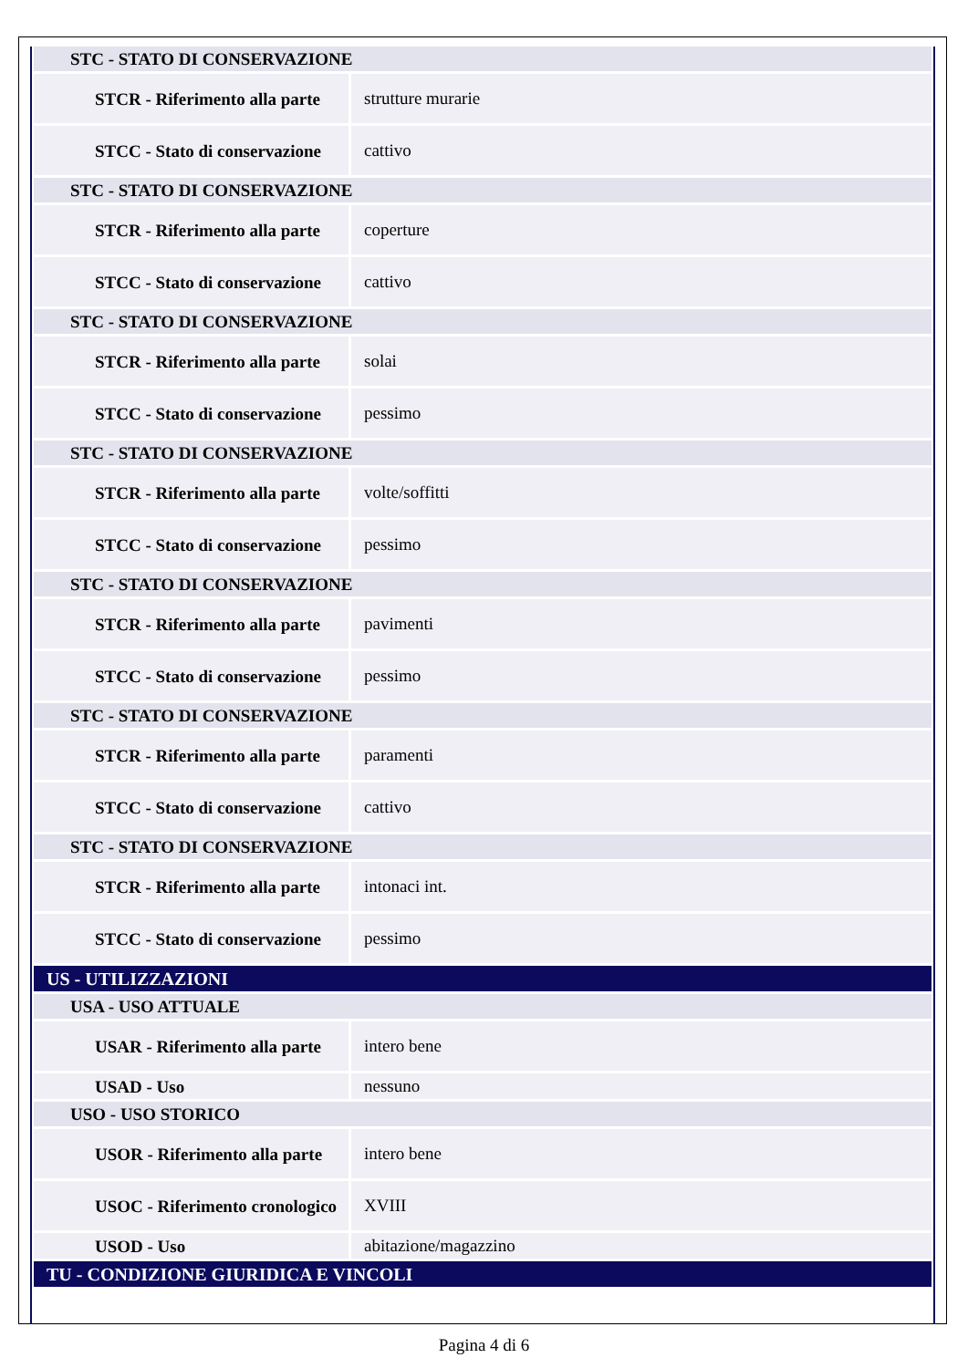| STC - STATO DI CONSERVAZIONE | |
| STCR - Riferimento alla parte | strutture murarie |
| STCC - Stato di conservazione | cattivo |
| STC - STATO DI CONSERVAZIONE | |
| STCR - Riferimento alla parte | coperture |
| STCC - Stato di conservazione | cattivo |
| STC - STATO DI CONSERVAZIONE | |
| STCR - Riferimento alla parte | solai |
| STCC - Stato di conservazione | pessimo |
| STC - STATO DI CONSERVAZIONE | |
| STCR - Riferimento alla parte | volte/soffitti |
| STCC - Stato di conservazione | pessimo |
| STC - STATO DI CONSERVAZIONE | |
| STCR - Riferimento alla parte | pavimenti |
| STCC - Stato di conservazione | pessimo |
| STC - STATO DI CONSERVAZIONE | |
| STCR - Riferimento alla parte | paramenti |
| STCC - Stato di conservazione | cattivo |
| STC - STATO DI CONSERVAZIONE | |
| STCR - Riferimento alla parte | intonaci int. |
| STCC - Stato di conservazione | pessimo |
| US - UTILIZZAZIONI | |
| USA - USO ATTUALE | |
| USAR - Riferimento alla parte | intero bene |
| USAD - Uso | nessuno |
| USO - USO STORICO | |
| USOR - Riferimento alla parte | intero bene |
| USOC - Riferimento cronologico | XVIII |
| USOD - Uso | abitazione/magazzino |
| TU - CONDIZIONE GIURIDICA E VINCOLI | |
Pagina 4 di 6